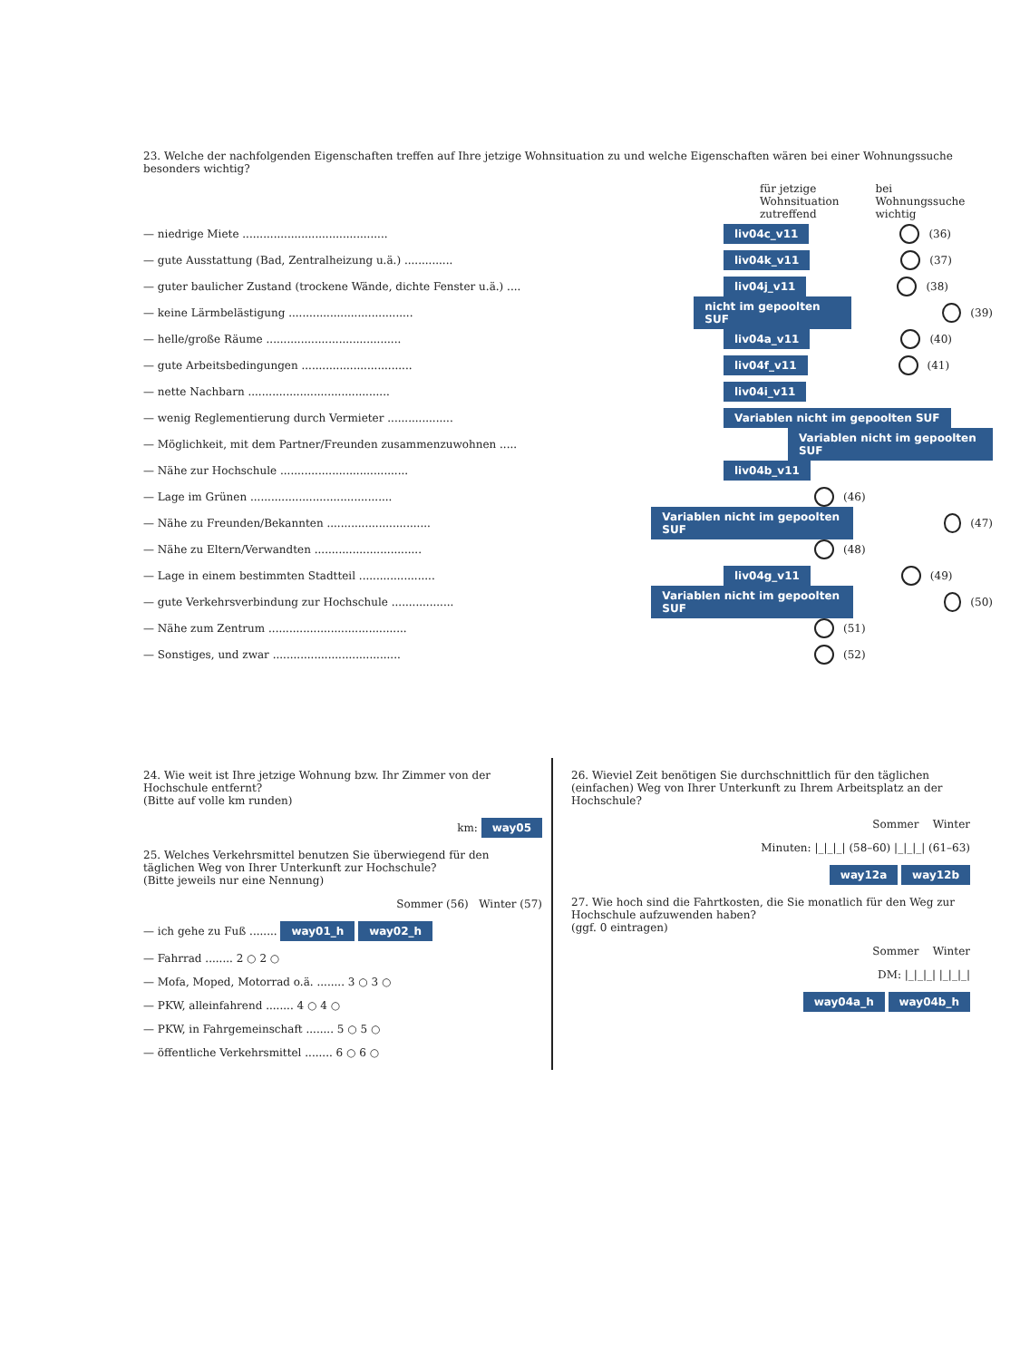23. Welche der nachfolgenden Eigenschaften treffen auf Ihre jetzige Wohnsituation zu und welche Eigenschaften wären bei einer Wohnungssuche besonders wichtig?
für jetzige
Wohnsituation
zutreffend
bei
Wohnungssuche
wichtig
— niedrige Miete .......................................... liv04c_v11 (36)
— gute Ausstattung (Bad, Zentralheizung u.ä.) .............. liv04k_v11 (37)
— guter baulicher Zustand (trockene Wände, dichte Fenster u.ä.) .... liv04j_v11 (38)
— keine Lärmbelästigung .................................... nicht im gepoolten SUF (39)
— helle/große Räume ....................................... liv04a_v11 (40)
— gute Arbeitsbedingungen ................................ liv04f_v11 (41)
— nette Nachbarn ......................................... liv04i_v11
— wenig Reglementierung durch Vermieter ................... Variablen nicht im gepoolten SUF
— Möglichkeit, mit dem Partner/Freunden zusammenzuwohnen ..... Variablen nicht im gepoolten SUF
— Nähe zur Hochschule ..................................... liv04b_v11
— Lage im Grünen ......................................... (46)
— Nähe zu Freunden/Bekannten .............................. Variablen nicht im gepoolten SUF (47)
— Nähe zu Eltern/Verwandten ............................... (48)
— Lage in einem bestimmten Stadtteil ...................... liv04g_v11 (49)
— gute Verkehrsverbindung zur Hochschule .................. Variablen nicht im gepoolten SUF (50)
— Nähe zum Zentrum ........................................ (51)
— Sonstiges, und zwar ..................................... (52)
24. Wie weit ist Ihre jetzige Wohnung bzw. Ihr Zimmer von der Hochschule entfernt?
(Bitte auf volle km runden)
km: way05
25. Welches Verkehrsmittel benutzen Sie überwiegend für den täglichen Weg von Ihrer Unterkunft zur Hochschule?
(Bitte jeweils nur eine Nennung)
Sommer (56) Winter (57)
— ich gehe zu Fuß ........ way01_h way02_h
— Fahrrad ........ 2 ○ 2 ○
— Mofa, Moped, Motorrad o.ä. ........ 3 ○ 3 ○
— PKW, alleinfahrend ........ 4 ○ 4 ○
— PKW, in Fahrgemeinschaft ........ 5 ○ 5 ○
— öffentliche Verkehrsmittel ........ 6 ○ 6 ○
26. Wieviel Zeit benötigen Sie durchschnittlich für den täglichen (einfachen) Weg von Ihrer Unterkunft zu Ihrem Arbeitsplatz an der Hochschule?
Sommer Winter
Minuten: |_|_|_| (58–60) |_|_|_| (61–63)
way12a way12b
27. Wie hoch sind die Fahrtkosten, die Sie monatlich für den Weg zur Hochschule aufzuwenden haben?
(ggf. 0 eintragen)
Sommer Winter
DM: |_|_|_| |_|_|_|
way04a_h way04b_h